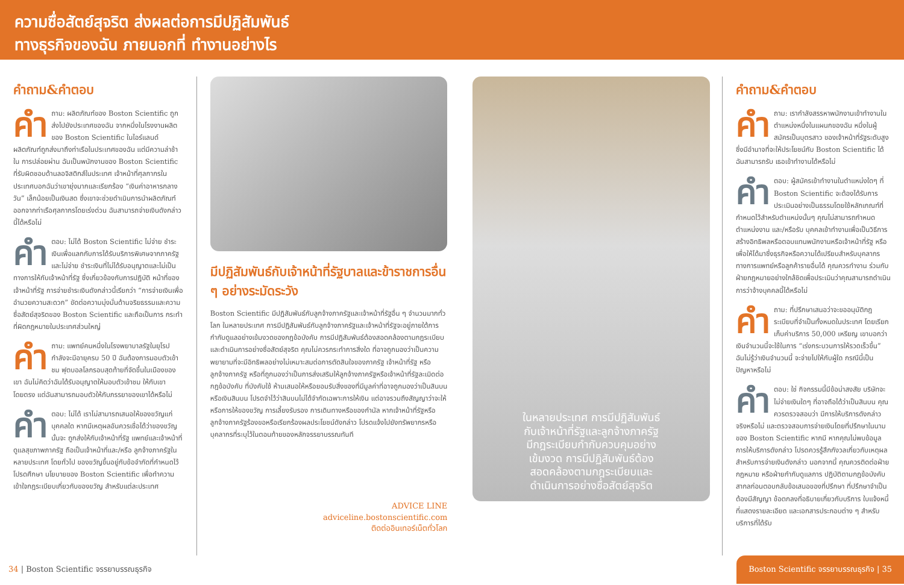ความซื่อสัตย์สุจริต ส่งผลต่อการมีปฏิสัมพันธ์
ทางธุรกิจของฉัน ภายนอกที่ ทำงานอย่างไร
คำถาม&คำตอบ
คำ ถาม: ผลิตภัณฑ์ของ Boston Scientific ถูกส่งไปยังประเทศของฉัน จากหนึ่งในโรงงานผลิตของ Boston Scientific ในไอร์แลนด์ ผลิตภัณฑ์ถูกส่งมาถึงท่าเรือในประเทศของฉัน แต่มีความล่าช้าใน การปล่อยผ่าน ฉันเป็นพนักงานของ Boston Scientific ที่รับผิดชอบด้านลอจิสติกส์ในประเทศ เจ้าหน้าที่ศุลกากรในประเทศบอกฉันว่าเขายุ่งมากและเรียกร้อง “เงินค่าอาหารกลางวัน” เล็กน้อยเป็นเงินสด ซึ่งเขาจะช่วยดำเนินการนำผลิตภัณฑ์ออกจากท่าเรือศุลกากรโดยเร่งด่วน ฉันสามารถจ่ายเงินดังกล่าวนี้ได้หรือไม่
คำ ตอบ: ไม่ได้ Boston Scientific ไม่จ่าย ชำระเงินเพื่อแลกกับการได้รับบริการพิเศษจากภาครัฐ และไม่จ่าย ชำระเงินที่ไม่ได้รับอนุญาตและไม่เป็นทางการให้กับเจ้าหน้าที่รัฐ ซึ่งเกี่ยวข้องกับการปฏิบัติ หน้าที่ของเจ้าหน้าที่รัฐ การจ่ายชำระเงินดังกล่าวนี้เรียกว่า “การจ่ายเงินเพื่ออำนวยความสะดวก” ขัดต่อความมุ่งมั่นด้านจริยธรรมและความซื่อสัตย์สุจริตของ Boston Scientific และถือเป็นการ กระทำที่ผิดกฎหมายในประเทศส่วนใหญ่
คำ ถาม: แพทย์คนหนึ่งในโรงพยาบาลรัฐในยุโรปกำลังจะมีอายุครบ 50 ปี ฉันต้องการมอบตัวเข้าชม ฟุตบอลโลกรอบสุดท้ายที่จัดขึ้นในเมืองของเขา ฉันไม่คิดว่าฉันได้รับอนุญาตให้มอบตัวเข้าชม ให้กับเขาโดยตรง แต่ฉันสามารถมอบตัวให้กับภรรยาของเขาได้หรือไม่
คำ ตอบ: ไม่ได้ เราไม่สามารถเสนอให้ของขวัญแก่บุคคลใด หากมีเหตุผลอันควรเชื่อได้ว่าของขวัญนั้นจะ ถูกส่งให้กับเจ้าหน้าที่รัฐ แพทย์และเจ้าหน้าที่ดูแลสุขภาพภาครัฐ ถือเป็นเจ้าหน้าที่และ/หรือ ลูกจ้างภาครัฐในหลายประเทศ โดยทั่วไป ของขวัญขึ้นอยู่กับข้อจำกัดที่กำหนดไว้ โปรดศึกษา นโยบายของ Boston Scientific เพื่อทำความเข้าใจกฎระเบียบเกี่ยวกับของขวัญ สำหรับแต่ละประเทศ
มีปฏิสัมพันธ์กับเจ้าหน้าที่รัฐบาลและข้าราชการอื่น ๆ อย่างระมัดระวัง
Boston Scientific มีปฏิสัมพันธ์กับลูกจ้างภาครัฐและเจ้าหน้าที่รัฐอื่น ๆ จำนวนมากทั่วโลก ในหลายประเทศ การมีปฏิสัมพันธ์กับลูกจ้างภาครัฐและเจ้าหน้าที่รัฐจะอยู่ภายใต้การกำกับดูแลอย่างเข้มงวดของกฎข้อบังคับ การมีปฏิสัมพันธ์ต้องสอดคล้องตามกฎระเบียบและดำเนินการอย่างซื่อสัตย์สุจริต คุณไม่ควรกระทำการสิ่งใด ที่อาจถูกมองว่าเป็นความพยายามที่จะมีอิทธิพลอย่างไม่เหมาะสมต่อการตัดสินใจของภาครัฐ เจ้าหน้าที่รัฐ หรือลูกจ้างภาครัฐ หรือที่ถูกมองว่าเป็นการส่งเสริมให้ลูกจ้างภาครัฐหรือเจ้าหน้าที่รัฐละเมิดต่อกฎข้อบังคับ ที่บังคับใช้ ห้ามเสนอให้หรือยอมรับสิ่งของที่มีมูลค่าที่อาจถูกมองว่าเป็นสินบนหรือเงินสินบน โปรดจำไว้ว่าสินบนไม่ได้จำกัดเฉพาะการให้เงิน แต่อาจรวมถึงสัญญาว่าจะให้หรือการให้ของขวัญ การเลี้ยงรับรอง การเดินทางหรือของกำนัล หากเจ้าหน้าที่รัฐหรือลูกจ้างภาครัฐร้องขอหรือเรียกร้องผลประโยชน์ดังกล่าว โปรดแจ้งไปยังทรัพยากรหรือบุคลากรที่ระบุไว้ในตอนท้ายของหลักจรรยาบรรณทันที
ADVICE LINE
adviceline.bostonscientific.com
ติดต่ออินเทอร์เน็ตทั่วโลก
ในหลายประเทศ การมีปฏิสัมพันธ์
กับเจ้าหน้าที่รัฐและลูกจ้างภาครัฐ
มีกฎระเบียบกำกับควบคุมอย่าง
เข้มงวด การมีปฏิสัมพันธ์ต้อง
สอดคล้องตามกฎระเบียบและ
ดำเนินการอย่างซื่อสัตย์สุจริต
คำถาม&คำตอบ
คำ ถาม: เรากำลังสรรหาพนักงานเข้าทำงานในตำแหน่งหนึ่งในแผนกของฉัน หนึ่งในผู้สมัครเป็นบุตรสาว ของเจ้าหน้าที่รัฐระดับสูง ซึ่งมีอำนาจที่จะให้ประโยชน์กับ Boston Scientific ได้ ฉันสามารถรับ เธอเข้าทำงานได้หรือไม่
คำ ตอบ: ผู้สมัครเข้าทำงานในตำแหน่งใดๆ ที่ Boston Scientific จะต้องได้รับการประเมินอย่างเป็นธรรมโดยใช้หลักเกณฑ์ที่กำหนดไว้สำหรับตำแหน่งนั้นๆ คุณไม่สามารถกำหนดตำแหน่งงาน และ/หรือรับ บุคคลเข้าทำงานเพื่อเป็นวิธีการสร้างอิทธิพลหรือตอบแทนพนักงานหรือเจ้าหน้าที่รัฐ หรือเพื่อให้ได้มาซึ่งธุรกิจหรือความได้เปรียบสำหรับบุคลากรทางการแพทย์หรือลูกค้ารายอื่นได้ คุณควรทำงาน ร่วมกับฝ่ายกฎหมายอย่างใกล้ชิดเพื่อประเมินว่าคุณสามารถดำเนินการว่าจ้างบุคคลนี้ได้หรือไม่
คำ ถาม: ที่ปรึกษาเสนอว่าจะขออนุมัติกฎระเบียบที่จำเป็นทั้งหมดในประเทศ โดยเรียกเก็บค่าบริการ 50,000 เหรียญ เขาบอกว่าเงินจำนวนนี้จะใช้ในการ “เร่งกระบวนการให้รวดเร็วขึ้น” ฉันไม่รู้ว่าเงินจำนวนนี้ จะจ่ายไปให้กับผู้ใด กรณีนี้เป็นปัญหาหรือไม่
คำ ตอบ: ใช่ กิจกรรมนี้มีข้อน่าสงสัย บริษัทจะไม่จ่ายเงินใดๆ ที่อาจถือได้ว่าเป็นสินบน คุณควรตรวจสอบว่า มีการให้บริการดังกล่าวจริงหรือไม่ และตรวจสอบการจ่ายเงินโดยที่ปรึกษาในนามของ Boston Scientific หากมี หากคุณไม่พบข้อมูลการให้บริการดังกล่าว โปรดควรรู้สึกกังวลเกี่ยวกับเหตุผล สำหรับการจ่ายเงินดังกล่าว นอกจากนี้ คุณควรติดต่อฝ่ายกฎหมาย หรือฝ่ายกำกับดูแลการ ปฏิบัติตามกฎข้อบังคับสากลก่อนตอบกลับข้อเสนอของที่ปรึกษา ที่ปรึกษาจำเป็นต้องมีสัญญา ข้อตกลงที่อธิบายเกี่ยวกับบริการ ใบแจ้งหนี้ที่แสดงรายละเอียด และเอกสารประกอบต่าง ๆ สำหรับบริการที่ได้รับ
34 | Boston Scientific จรรยาบรรณธุรกิจ
Boston Scientific จรรยาบรรณธุรกิจ | 35